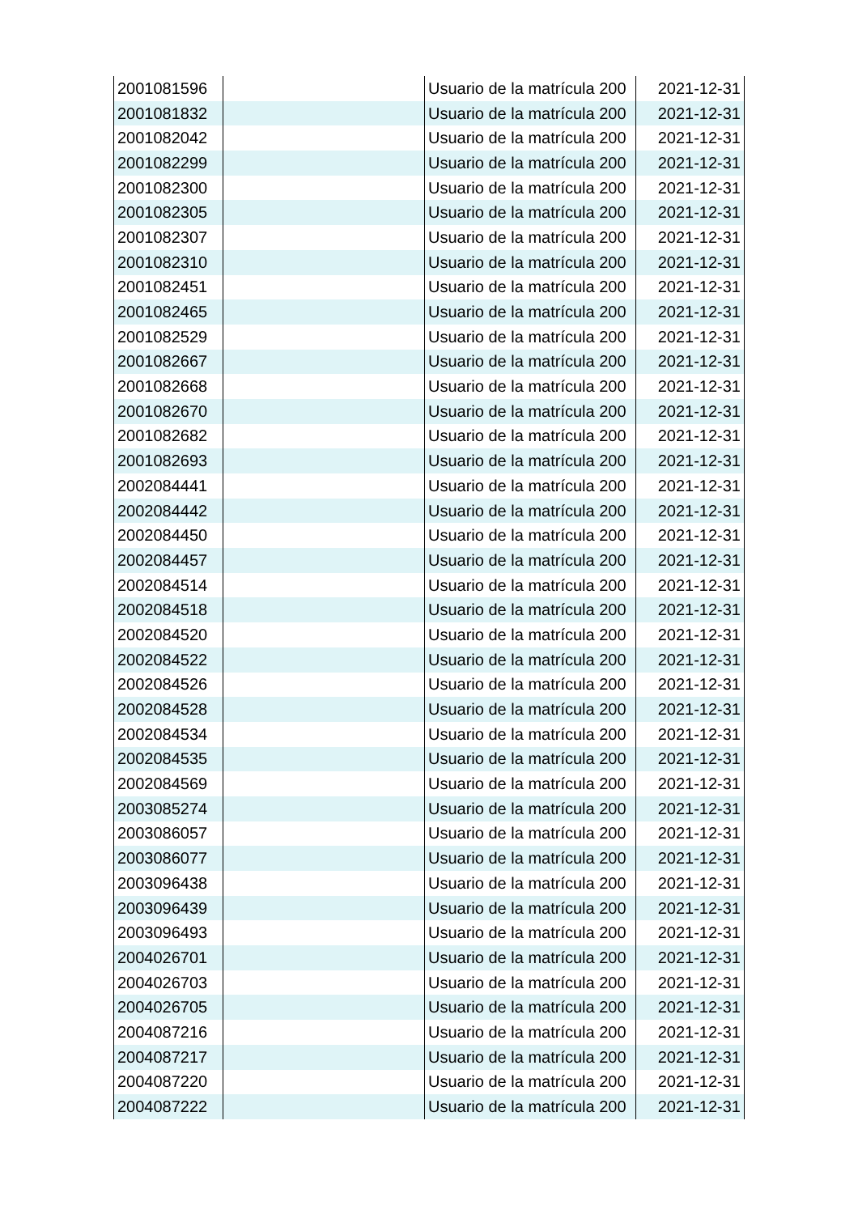| 2001081596 | | Usuario de la matrícula 200 | 2021-12-31 |
| 2001081832 | | Usuario de la matrícula 200 | 2021-12-31 |
| 2001082042 | | Usuario de la matrícula 200 | 2021-12-31 |
| 2001082299 | | Usuario de la matrícula 200 | 2021-12-31 |
| 2001082300 | | Usuario de la matrícula 200 | 2021-12-31 |
| 2001082305 | | Usuario de la matrícula 200 | 2021-12-31 |
| 2001082307 | | Usuario de la matrícula 200 | 2021-12-31 |
| 2001082310 | | Usuario de la matrícula 200 | 2021-12-31 |
| 2001082451 | | Usuario de la matrícula 200 | 2021-12-31 |
| 2001082465 | | Usuario de la matrícula 200 | 2021-12-31 |
| 2001082529 | | Usuario de la matrícula 200 | 2021-12-31 |
| 2001082667 | | Usuario de la matrícula 200 | 2021-12-31 |
| 2001082668 | | Usuario de la matrícula 200 | 2021-12-31 |
| 2001082670 | | Usuario de la matrícula 200 | 2021-12-31 |
| 2001082682 | | Usuario de la matrícula 200 | 2021-12-31 |
| 2001082693 | | Usuario de la matrícula 200 | 2021-12-31 |
| 2002084441 | | Usuario de la matrícula 200 | 2021-12-31 |
| 2002084442 | | Usuario de la matrícula 200 | 2021-12-31 |
| 2002084450 | | Usuario de la matrícula 200 | 2021-12-31 |
| 2002084457 | | Usuario de la matrícula 200 | 2021-12-31 |
| 2002084514 | | Usuario de la matrícula 200 | 2021-12-31 |
| 2002084518 | | Usuario de la matrícula 200 | 2021-12-31 |
| 2002084520 | | Usuario de la matrícula 200 | 2021-12-31 |
| 2002084522 | | Usuario de la matrícula 200 | 2021-12-31 |
| 2002084526 | | Usuario de la matrícula 200 | 2021-12-31 |
| 2002084528 | | Usuario de la matrícula 200 | 2021-12-31 |
| 2002084534 | | Usuario de la matrícula 200 | 2021-12-31 |
| 2002084535 | | Usuario de la matrícula 200 | 2021-12-31 |
| 2002084569 | | Usuario de la matrícula 200 | 2021-12-31 |
| 2003085274 | | Usuario de la matrícula 200 | 2021-12-31 |
| 2003086057 | | Usuario de la matrícula 200 | 2021-12-31 |
| 2003086077 | | Usuario de la matrícula 200 | 2021-12-31 |
| 2003096438 | | Usuario de la matrícula 200 | 2021-12-31 |
| 2003096439 | | Usuario de la matrícula 200 | 2021-12-31 |
| 2003096493 | | Usuario de la matrícula 200 | 2021-12-31 |
| 2004026701 | | Usuario de la matrícula 200 | 2021-12-31 |
| 2004026703 | | Usuario de la matrícula 200 | 2021-12-31 |
| 2004026705 | | Usuario de la matrícula 200 | 2021-12-31 |
| 2004087216 | | Usuario de la matrícula 200 | 2021-12-31 |
| 2004087217 | | Usuario de la matrícula 200 | 2021-12-31 |
| 2004087220 | | Usuario de la matrícula 200 | 2021-12-31 |
| 2004087222 | | Usuario de la matrícula 200 | 2021-12-31 |